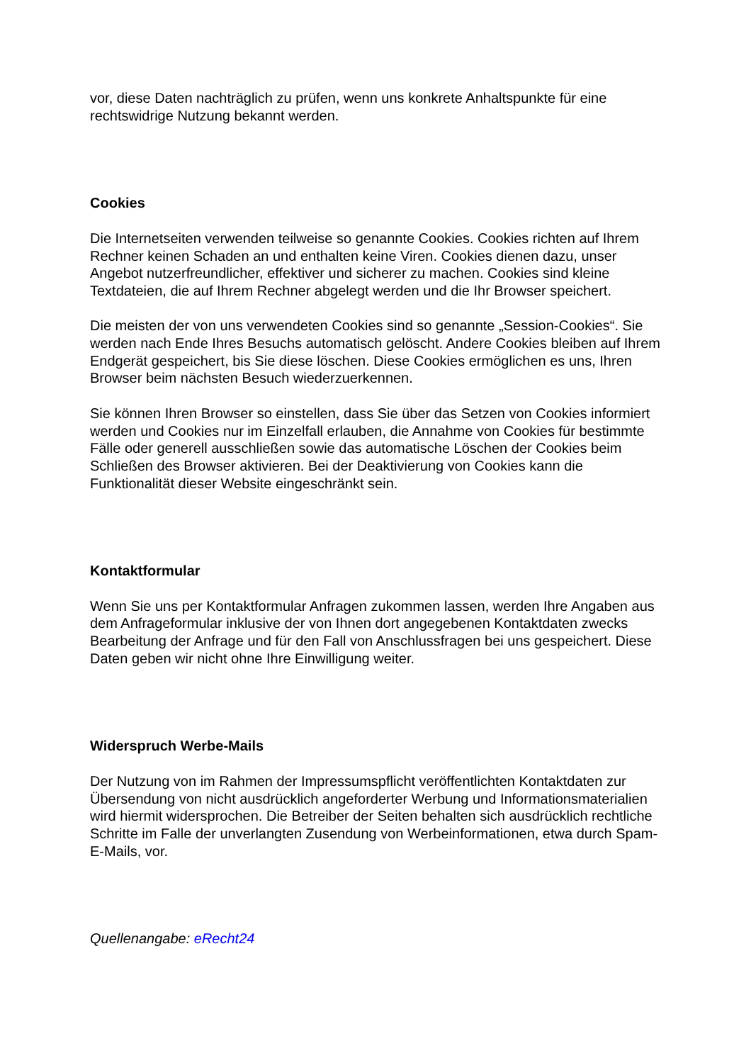vor, diese Daten nachträglich zu prüfen, wenn uns konkrete Anhaltspunkte für eine rechtswidrige Nutzung bekannt werden.
Cookies
Die Internetseiten verwenden teilweise so genannte Cookies. Cookies richten auf Ihrem Rechner keinen Schaden an und enthalten keine Viren. Cookies dienen dazu, unser Angebot nutzerfreundlicher, effektiver und sicherer zu machen. Cookies sind kleine Textdateien, die auf Ihrem Rechner abgelegt werden und die Ihr Browser speichert.
Die meisten der von uns verwendeten Cookies sind so genannte „Session-Cookies“. Sie werden nach Ende Ihres Besuchs automatisch gelöscht. Andere Cookies bleiben auf Ihrem Endgerät gespeichert, bis Sie diese löschen. Diese Cookies ermöglichen es uns, Ihren Browser beim nächsten Besuch wiederzuerkennen.
Sie können Ihren Browser so einstellen, dass Sie über das Setzen von Cookies informiert werden und Cookies nur im Einzelfall erlauben, die Annahme von Cookies für bestimmte Fälle oder generell ausschließen sowie das automatische Löschen der Cookies beim Schließen des Browser aktivieren. Bei der Deaktivierung von Cookies kann die Funktionalität dieser Website eingeschränkt sein.
Kontaktformular
Wenn Sie uns per Kontaktformular Anfragen zukommen lassen, werden Ihre Angaben aus dem Anfrageformular inklusive der von Ihnen dort angegebenen Kontaktdaten zwecks Bearbeitung der Anfrage und für den Fall von Anschlussfragen bei uns gespeichert. Diese Daten geben wir nicht ohne Ihre Einwilligung weiter.
Widerspruch Werbe-Mails
Der Nutzung von im Rahmen der Impressumspflicht veröffentlichten Kontaktdaten zur Übersendung von nicht ausdrücklich angeforderter Werbung und Informationsmaterialien wird hiermit widersprochen. Die Betreiber der Seiten behalten sich ausdrücklich rechtliche Schritte im Falle der unverlangten Zusendung von Werbeinformationen, etwa durch Spam-E-Mails, vor.
Quellenangabe: eRecht24